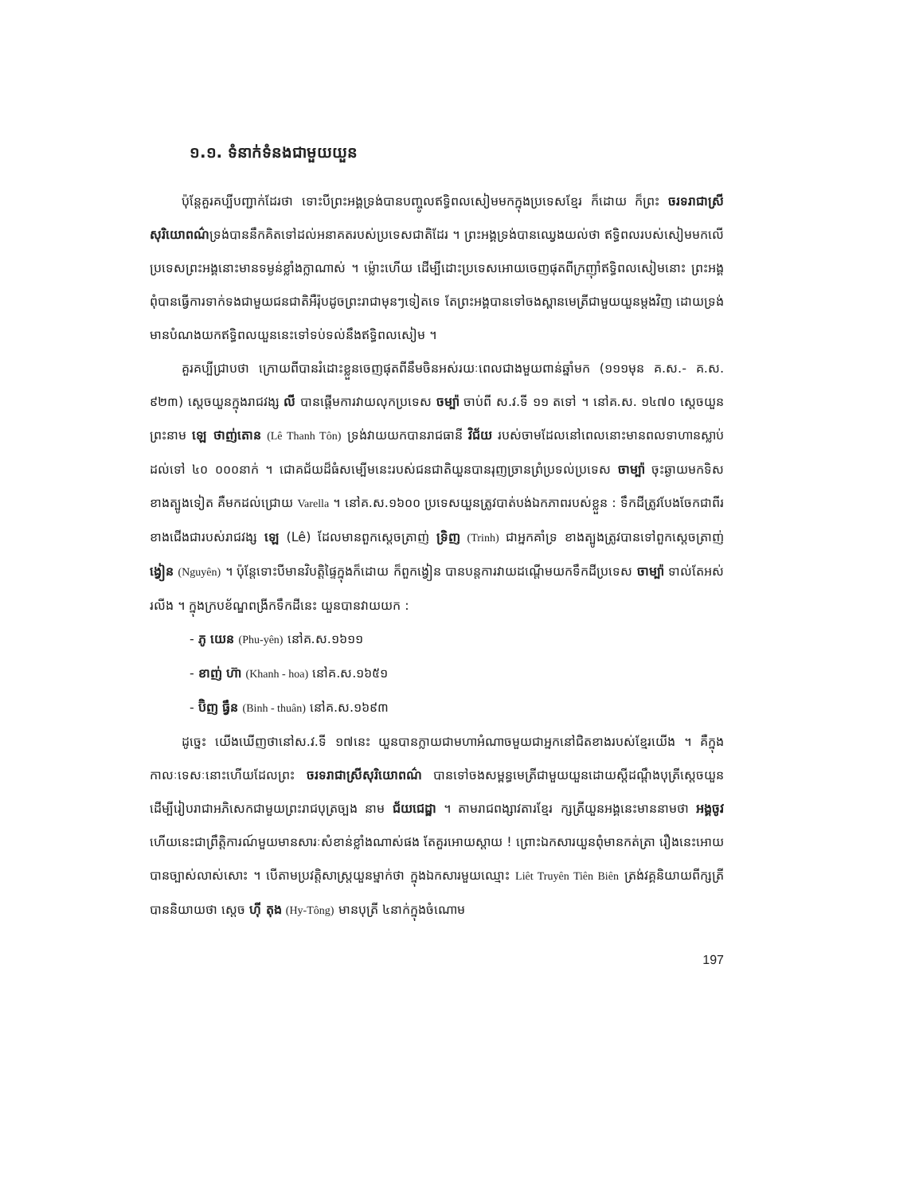១.១. ទំនាក់ទំនងជាមួយយួន
ប៉ុន្តែគួរគប្បីបញ្ជាក់ដែរថា ទោះបីព្រះអង្គទ្រង់បានបញ្ចូលឥទ្ធិពលសៀមមកក្នុងប្រទេសខ្មែរ ក៏ដោយ ក៏ព្រះ ចរទរាជា​ស្រីសុរិយោពណ៌ទ្រង់បាននឹកគិតទៅដល់អនាគតរបស់ប្រទេសជាតិដែរ ។ ព្រះអង្គទ្រង់បានឈ្វេងយល់ថា ឥទ្ធិពលរបស់សៀមមកលើប្រទេសព្រះអង្គនោះមានទម្ងន់ខ្លាំងក្លាណាស់ ។ ម្ល៉ោះហើយ ដើម្បីដោះប្រទេសអោយចេញផុតពីក្រញ៉ាំឥទ្ធិពលសៀមនោះ ព្រះអង្គពុំបានធ្វើការទាក់ទងជាមួយជនជាតិអឺរ៉ុបដូចព្រះរាជាមុនៗទៀតទេ តែព្រះអង្គបានទៅចងស្ពានមេត្រីជាមួយយួនម្តងវិញ ដោយទ្រង់មានបំណងយកឥទ្ធិពលយួននេះទៅទប់ទល់នឹងឥទ្ធិពលសៀម ។
គួរគប្បីជ្រាបថា ក្រោយពីបានរំដោះខ្លួនចេញផុតពីនឹមចិនអស់រយៈពេលជាងមួយពាន់ឆ្នាំមក (១១១មុន គ.ស.- គ.ស. ៩២៣) ស្តេចយួនក្នុងរាជវង្ស លី បានផ្តើមការវាយលុកប្រទេស ចម្ប៉ា ចាប់ពី ស.វ.ទី ១១ តទៅ ។ នៅគ.ស. ១៤៧០ ស្តេចយួនព្រះនាម ឡេ ថាញ់តោន (Lê Thanh Tôn) ទ្រង់វាយយកបានរាជធានី វិជ័យ របស់ចាមដែលនៅពេលនោះមានពលទាហានស្លាប់ដល់ទៅ ៤០ ០០០នាក់ ។ ជោគជ័យដ៏ធំសម្បើមនេះរបស់ជនជាតិយួនបានរុញច្រានព្រំប្រទល់ប្រទេស ចាម្ប៉ា ចុះឆ្ងាយមកទិសខាងត្បូងទៀត គឺមកដល់ជ្រោយ Varella ។ នៅគ.ស.១៦០០ ប្រទេសយួនត្រូវបាត់បង់ឯកភាពរបស់ខ្លួន : ទឹកដីត្រូវបែងចែកជាពីរ ខាងជើងជារបស់រាជវង្ស ឡេ (Lê) ដែលមានពួកស្តេចត្រាញ់ ទ្រិញ (Trinh) ជាអ្នកគាំទ្រ ខាងត្បូងត្រូវបានទៅពួកស្តេចត្រាញ់ ង្វៀន (Nguyên) ។ ប៉ុន្តែទោះបីមានវិបត្តិផ្ទៃក្នុងក៏ដោយ ក៏ពួកង្វៀន បានបន្តការវាយដណ្តើមយកទឹកដីប្រទេស ចាម្ប៉ា ទាល់តែអស់រលីង ។ ក្នុងក្របខ័ណ្ឌពង្រីកទឹកដីនេះ យួនបានវាយយក :
- ភូ យេន (Phu-yên) នៅគ.ស.១៦១១
- ខាញ់ ហ៊ា (Khanh - hoa) នៅគ.ស.១៦៥១
- ប៊ិញ ធ្វឹន (Binh - thuân) នៅគ.ស.១៦៩៣
ដូច្នេះ យើងឃើញថានៅស.វ.ទី ១៧នេះ យួនបានក្លាយជាមហាអំណាចមួយជាអ្នកនៅជិតខាងរបស់ខ្មែរយើង ។ គឺក្នុងកាលៈទេសៈនោះហើយដែលព្រះ ចរទរាជា​ស្រីសុរិយោពណ៌ បានទៅចងសម្ពន្ធមេត្រីជាមួយយួនដោយស្តីដណ្តឹងបុត្រីស្តេចយួន ដើម្បីរៀបរាជាអភិសេកជាមួយព្រះរាជបុត្រច្បង នាម ជ័យជេដ្ឋា ។ តាមរាជពង្សាវតារខ្មែរ ក្សត្រីយួនអង្គនេះមាននាមថា អង្គចូវ ហើយនេះជាព្រឹត្តិការណ៍មួយមានសារៈសំខាន់ខ្លាំងណាស់ផង តែគួរអោយស្តាយ ! ព្រោះឯកសារយួនពុំមានកត់ត្រា រឿងនេះអោយបានច្បាស់លាស់សោះ ។ បើតាមប្រវត្តិសាស្រ្តយួនម្នាក់ថា ក្នុងឯកសារមួយឈ្មោះ Liêt Truyên Tiên Biên ត្រង់វគ្គនិយាយពីក្សត្រីបាននិយាយថា ស្តេច ហ៊ី តុង (Hy-Tông) មានបុត្រី ៤នាក់ក្នុងចំណោម
197